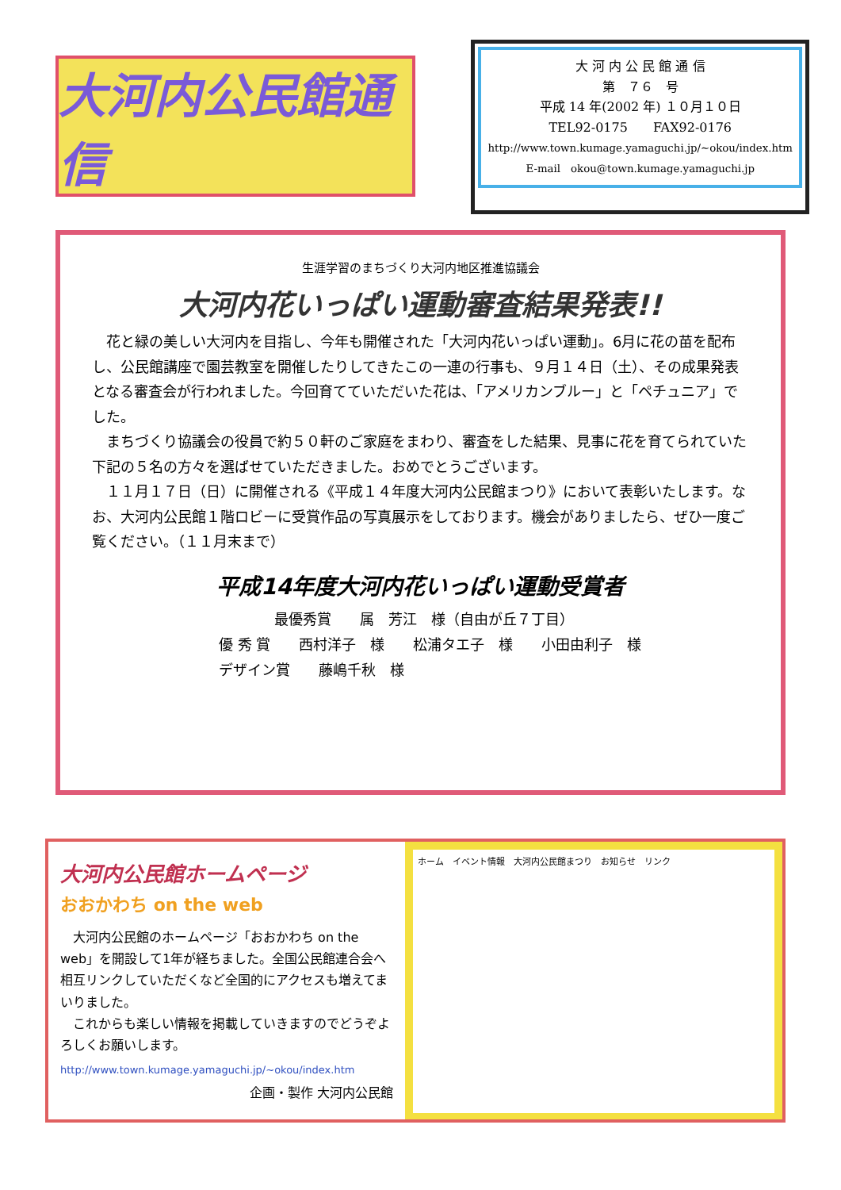大河内公民館通信
大 河 内 公 民 館 通 信
第　７６　号
平成 14 年(2002 年) １０月１０日
TEL92-0175　　FAX92-0176
http://www.town.kumage.yamaguchi.jp/~okou/index.htm
E-mail　okou@town.kumage.yamaguchi.jp
生涯学習のまちづくり大河内地区推進協議会
大河内花いっぱい運動審査結果発表!!
　花と緑の美しい大河内を目指し、今年も開催された「大河内花いっぱい運動」。6月に花の苗を配布し、公民館講座で園芸教室を開催したりしてきたこの一連の行事も、９月１４日（土）、その成果発表となる審査会が行われました。今回育てていただいた花は、「アメリカンブルー」と「ペチュニア」でした。
　まちづくり協議会の役員で約５０軒のご家庭をまわり、審査をした結果、見事に花を育てられていた下記の５名の方々を選ばせていただきました。おめでとうございます。
　１１月１７日（日）に開催される《平成１４年度大河内公民館まつり》において表彰いたします。なお、大河内公民館１階ロビーに受賞作品の写真展示をしております。機会がありましたら、ぜひ一度ご覧ください。（１１月末まで）
平成14年度大河内花いっぱい運動受賞者
最優秀賞　　属　芳江　様（自由が丘７丁目）
優 秀 賞　　西村洋子　様　　松浦タエ子　様　　小田由利子　様
デザイン賞　　藤嶋千秋　様
大河内公民館ホームページ
おおかわち on the web
　大河内公民館のホームページ「おおかわち on the web」を開設して1年が経ちました。全国公民館連合会へ相互リンクしていただくなど全国的にアクセスも増えてまいりました。
　これからも楽しい情報を掲載していきますのでどうぞよろしくお願いします。
http://www.town.kumage.yamaguchi.jp/~okou/index.htm
企画・製作 大河内公民館
ホーム　イベント情報　大河内公民館まつり　お知らせ　リンク